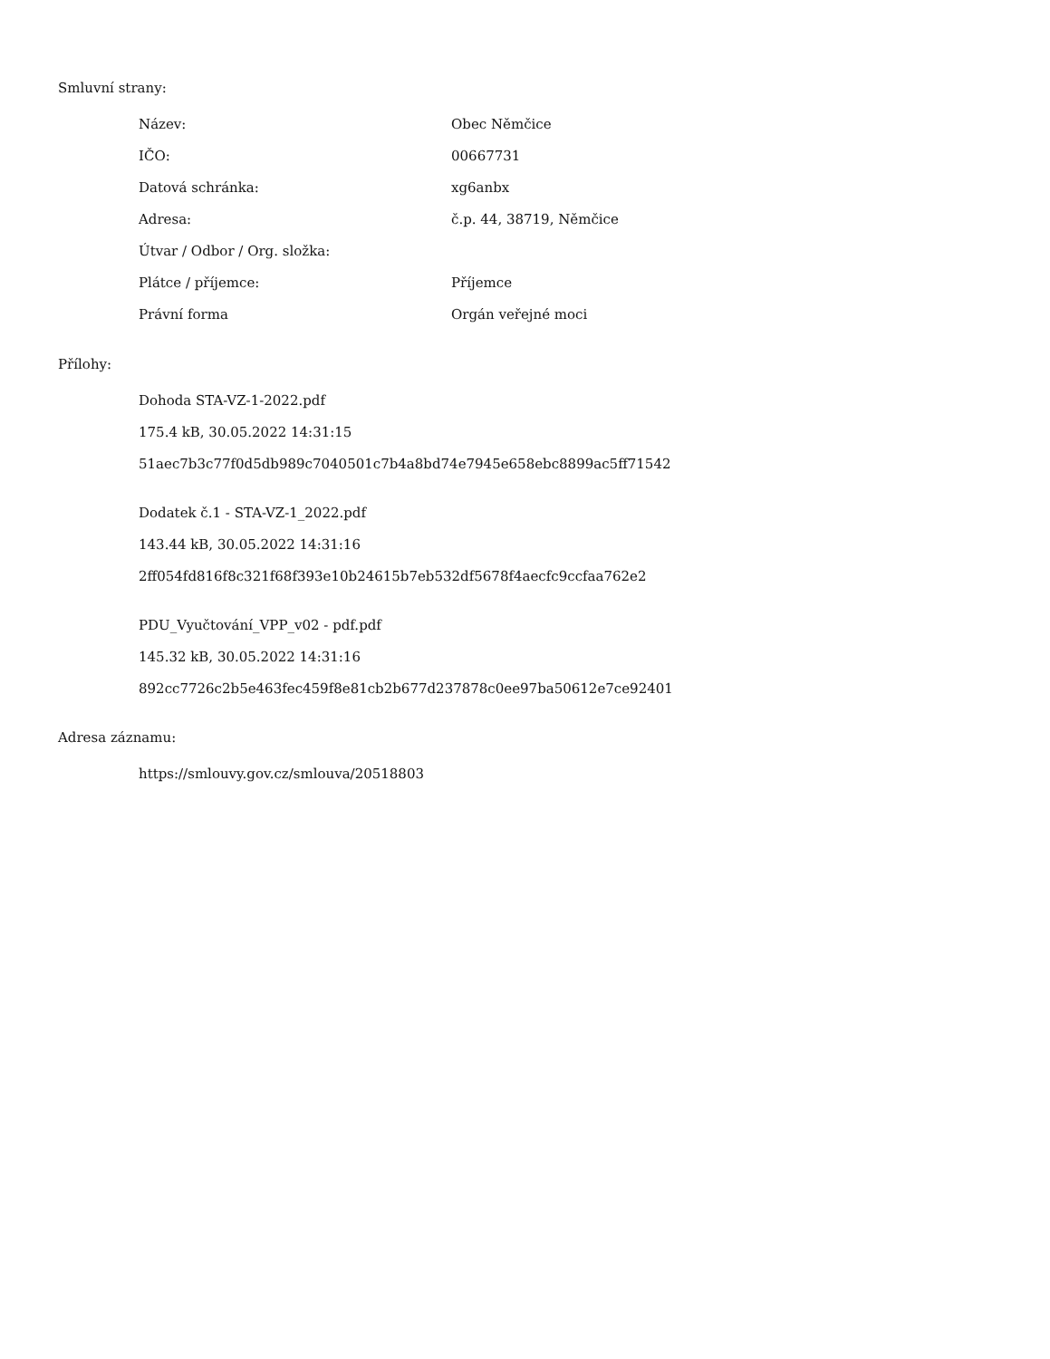Smluvní strany:
| Název: | Obec Němčice |
| IČO: | 00667731 |
| Datová schránka: | xg6anbx |
| Adresa: | č.p. 44, 38719, Němčice |
| Útvar / Odbor / Org. složka: | |
| Plátce / příjemce: | Příjemce |
| Právní forma | Orgán veřejné moci |
Přílohy:
Dohoda STA-VZ-1-2022.pdf
175.4 kB, 30.05.2022 14:31:15
51aec7b3c77f0d5db989c7040501c7b4a8bd74e7945e658ebc8899ac5ff71542
Dodatek č.1 - STA-VZ-1_2022.pdf
143.44 kB, 30.05.2022 14:31:16
2ff054fd816f8c321f68f393e10b24615b7eb532df5678f4aecfc9ccfaa762e2
PDU_Vyučtování_VPP_v02 - pdf.pdf
145.32 kB, 30.05.2022 14:31:16
892cc7726c2b5e463fec459f8e81cb2b677d237878c0ee97ba50612e7ce92401
Adresa záznamu:
https://smlouvy.gov.cz/smlouva/20518803